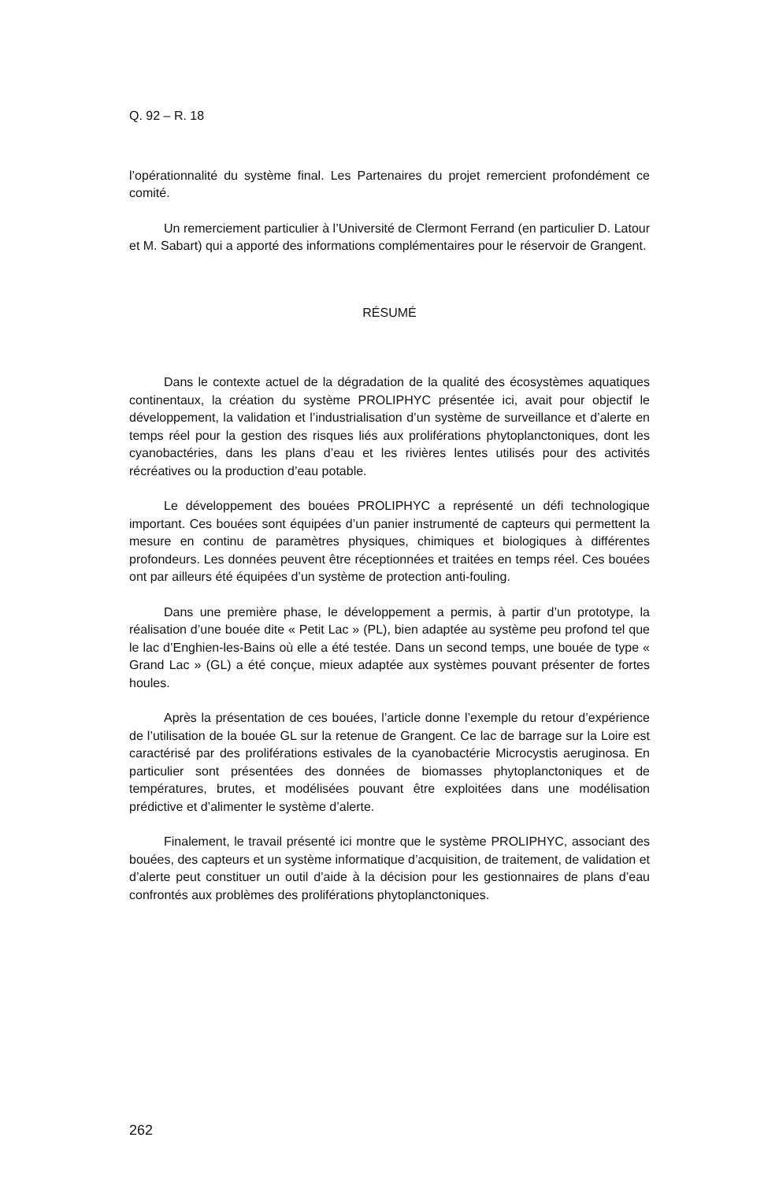Q. 92 – R. 18
l’opérationnalité du système final. Les Partenaires du projet remercient profondément ce comité.
Un remerciement particulier à l’Université de Clermont Ferrand (en particulier D. Latour et M. Sabart) qui a apporté des informations complémentaires pour le réservoir de Grangent.
RÉSUMÉ
Dans le contexte actuel de la dégradation de la qualité des écosystèmes aquatiques continentaux, la création du système PROLIPHYC présentée ici, avait pour objectif le développement, la validation et l’industrialisation d’un système de surveillance et d’alerte en temps réel pour la gestion des risques liés aux proliférations phytoplanctoniques, dont les cyanobactéries, dans les plans d’eau et les rivières lentes utilisés pour des activités récréatives ou la production d’eau potable.
Le développement des bouées PROLIPHYC a représenté un défi technologique important. Ces bouées sont équipées d’un panier instrumenté de capteurs qui permettent la mesure en continu de paramètres physiques, chimiques et biologiques à différentes profondeurs. Les données peuvent être réceptionnées et traitées en temps réel. Ces bouées ont par ailleurs été équipées d’un système de protection anti-fouling.
Dans une première phase, le développement a permis, à partir d’un prototype, la réalisation d’une bouée dite « Petit Lac » (PL), bien adaptée au système peu profond tel que le lac d’Enghien-les-Bains où elle a été testée. Dans un second temps, une bouée de type « Grand Lac » (GL) a été conçue, mieux adaptée aux systèmes pouvant présenter de fortes houles.
Après la présentation de ces bouées, l’article donne l’exemple du retour d’expérience de l’utilisation de la bouée GL sur la retenue de Grangent. Ce lac de barrage sur la Loire est caractérisé par des proliférations estivales de la cyanobactérie Microcystis aeruginosa. En particulier sont présentées des données de biomasses phytoplanctoniques et de températures, brutes, et modélisées pouvant être exploitées dans une modélisation prédictive et d’alimenter le système d’alerte.
Finalement, le travail présenté ici montre que le système PROLIPHYC, associant des bouées, des capteurs et un système informatique d’acquisition, de traitement, de validation et d’alerte peut constituer un outil d’aide à la décision pour les gestionnaires de plans d’eau confrontés aux problèmes des proliférations phytoplanctoniques.
262